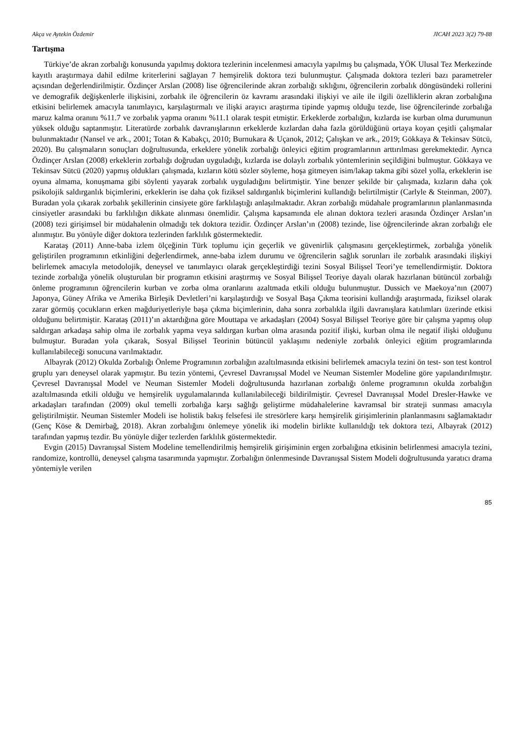Akça ve Aytekin Özdemir JICAH 2023 3(2) 79-88
Tartışma
Türkiye’de akran zorbalığı konusunda yapılmış doktora tezlerinin incelenmesi amacıyla yapılmış bu çalışmada, YÖK Ulusal Tez Merkezinde kayıtlı araştırmaya dahil edilme kriterlerini sağlayan 7 hemşirelik doktora tezi bulunmuştur. Çalışmada doktora tezleri bazı parametreler açısından değerlendirilmiştir. Özdinçer Arslan (2008) lise öğrencilerinde akran zorbalığı sıklığını, öğrencilerin zorbalık döngüsündeki rollerini ve demografik değişkenlerle ilişkisini, zorbalık ile öğrencilerin öz kavramı arasındaki ilişkiyi ve aile ile ilgili özelliklerin akran zorbalığına etkisini belirlemek amacıyla tanımlayıcı, karşılaştırmalı ve ilişki arayıcı araştırma tipinde yapmış olduğu tezde, lise öğrencilerinde zorbalığa maruz kalma oranını %11.7 ve zorbalık yapma oranını %11.1 olarak tespit etmiştir. Erkeklerde zorbalığın, kızlarda ise kurban olma durumunun yüksek olduğu saptanmıştır. Literatürde zorbalık davranışlarının erkeklerde kızlardan daha fazla görüldüğünü ortaya koyan çeşitli çalışmalar bulunmaktadır (Nansel ve ark., 2001; Totan & Kabakçı, 2010; Burnukara & Uçanok, 2012; Çalışkan ve ark., 2019; Gökkaya & Tekinsav Sütcü, 2020). Bu çalışmaların sonuçları doğrultusunda, erkeklere yönelik zorbalığı önleyici eğitim programlarının arttırılması gerekmektedir. Ayrıca Özdinçer Arslan (2008) erkeklerin zorbalığı doğrudan uyguladığı, kızlarda ise dolaylı zorbalık yöntemlerinin seçildiğini bulmuştur. Gökkaya ve Tekinsav Sütcü (2020) yapmış oldukları çalışmada, kızların kötü sözler söyleme, hoşa gitmeyen isim/lakap takma gibi sözel yolla, erkeklerin ise oyuna almama, konuşmama gibi söylenti yayarak zorbalık uyguladığını belirtmiştir. Yine benzer şekilde bir çalışmada, kızların daha çok psikolojik saldırganlık biçimlerini, erkeklerin ise daha çok fiziksel saldırganlık biçimlerini kullandığı belirtilmiştir (Carlyle & Steinman, 2007). Buradan yola çıkarak zorbalık şekillerinin cinsiyete göre farklılaştığı anlaşılmaktadır. Akran zorbalığı müdahale programlarının planlanmasında cinsiyetler arasındaki bu farklılığın dikkate alınması önemlidir. Çalışma kapsamında ele alınan doktora tezleri arasında Özdinçer Arslan’ın (2008) tezi girişimsel bir müdahalenin olmadığı tek doktora tezidir. Özdinçer Arslan’ın (2008) tezinde, lise öğrencilerinde akran zorbalığı ele alınmıştır. Bu yönüyle diğer doktora tezlerinden farklılık göstermektedir.
Karataş (2011) Anne-baba izlem ölçeğinin Türk toplumu için geçerlik ve güvenirlik çalışmasını gerçekleştirmek, zorbalığa yönelik geliştirilen programının etkinliğini değerlendirmek, anne-baba izlem durumu ve öğrencilerin sağlık sorunları ile zorbalık arasındaki ilişkiyi belirlemek amacıyla metodolojik, deneysel ve tanımlayıcı olarak gerçekleştirdiği tezini Sosyal Bilişsel Teori’ye temellendirmiştir. Doktora tezinde zorbalığa yönelik oluşturulan bir programın etkisini araştırmış ve Sosyal Bilişsel Teoriye dayalı olarak hazırlanan bütüncül zorbalığı önleme programının öğrencilerin kurban ve zorba olma oranlarını azaltmada etkili olduğu bulunmuştur. Dussich ve Maekoya’nın (2007) Japonya, Güney Afrika ve Amerika Birleşik Devletleri’ni karşılaştırdığı ve Sosyal Başa Çıkma teorisini kullandığı araştırmada, fiziksel olarak zarar görmüş çocukların erken mağduriyetleriyle başa çıkma biçimlerinin, daha sonra zorbalıkla ilgili davranışlara katılımları üzerinde etkisi olduğunu belirtmiştir. Karataş (2011)’ın aktardığına göre Mouttapa ve arkadaşları (2004) Sosyal Bilişsel Teoriye göre bir çalışma yapmış olup saldırgan arkadaşa sahip olma ile zorbalık yapma veya saldırgan kurban olma arasında pozitif ilişki, kurban olma ile negatif ilişki olduğunu bulmuştur. Buradan yola çıkarak, Sosyal Bilişsel Teorinin bütüncül yaklaşımı nedeniyle zorbalık önleyici eğitim programlarında kullanılabileceği sonucuna varılmaktadır.
Albayrak (2012) Okulda Zorbalığı Önleme Programının zorbalığın azaltılmasında etkisini belirlemek amacıyla tezini ön test- son test kontrol gruplu yarı deneysel olarak yapmıştır. Bu tezin yöntemi, Çevresel Davranışsal Model ve Neuman Sistemler Modeline göre yapılandırılmıştır. Çevresel Davranışsal Model ve Neuman Sistemler Modeli doğrultusunda hazırlanan zorbalığı önleme programının okulda zorbalığın azaltılmasında etkili olduğu ve hemşirelik uygulamalarında kullanılabileceği bildirilmiştir. Çevresel Davranışsal Model Dresler-Hawke ve arkadaşları tarafından (2009) okul temelli zorbalığa karşı sağlığı geliştirme müdahalelerine kavramsal bir strateji sunması amacıyla geliştirilmiştir. Neuman Sistemler Modeli ise holistik bakış felsefesi ile stresörlere karşı hemşirelik girişimlerinin planlanmasını sağlamaktadır (Genç Köse & Demirbağ, 2018). Akran zorbalığını önlemeye yönelik iki modelin birlikte kullanıldığı tek doktora tezi, Albayrak (2012) tarafından yapmış tezdir. Bu yönüyle diğer tezlerden farklılık göstermektedir.
Evgin (2015) Davranışsal Sistem Modeline temellendirilmiş hemşirelik girişiminin ergen zorbalığına etkisinin belirlenmesi amacıyla tezini, randomize, kontrollü, deneysel çalışma tasarımında yapmıştır. Zorbalığın önlenmesinde Davranışsal Sistem Modeli doğrultusunda yaratıcı drama yöntemiyle verilen
85